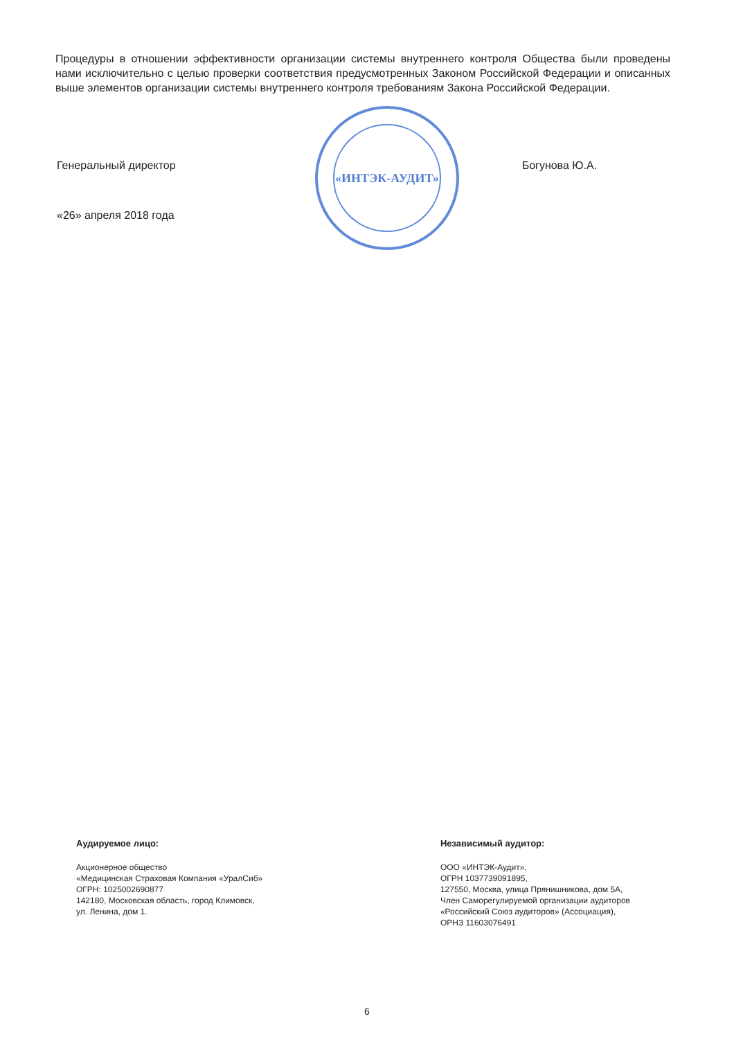Процедуры в отношении эффективности организации системы внутреннего контроля Общества были проведены нами исключительно с целью проверки соответствия предусмотренных Законом Российской Федерации и описанных выше элементов организации системы внутреннего контроля требованиям Закона Российской Федерации.
«ИНТЭК-АУДИТ»
Генеральный директор Богунова Ю.А.
«26» апреля 2018 года
Аудируемое лицо:
Акционерное общество
«Медицинская Страховая Компания «УралСиб»
ОГРН: 1025002690877
142180, Московская область, город Климовск,
ул. Ленина, дом 1.
Независимый аудитор:
ООО «ИНТЭК-Аудит»,
ОГРН 1037739091895,
127550, Москва, улица Прянишникова, дом 5А,
Член Саморегулируемой организации аудиторов
«Российский Союз аудиторов» (Ассоциация),
ОРНЗ 11603076491
6